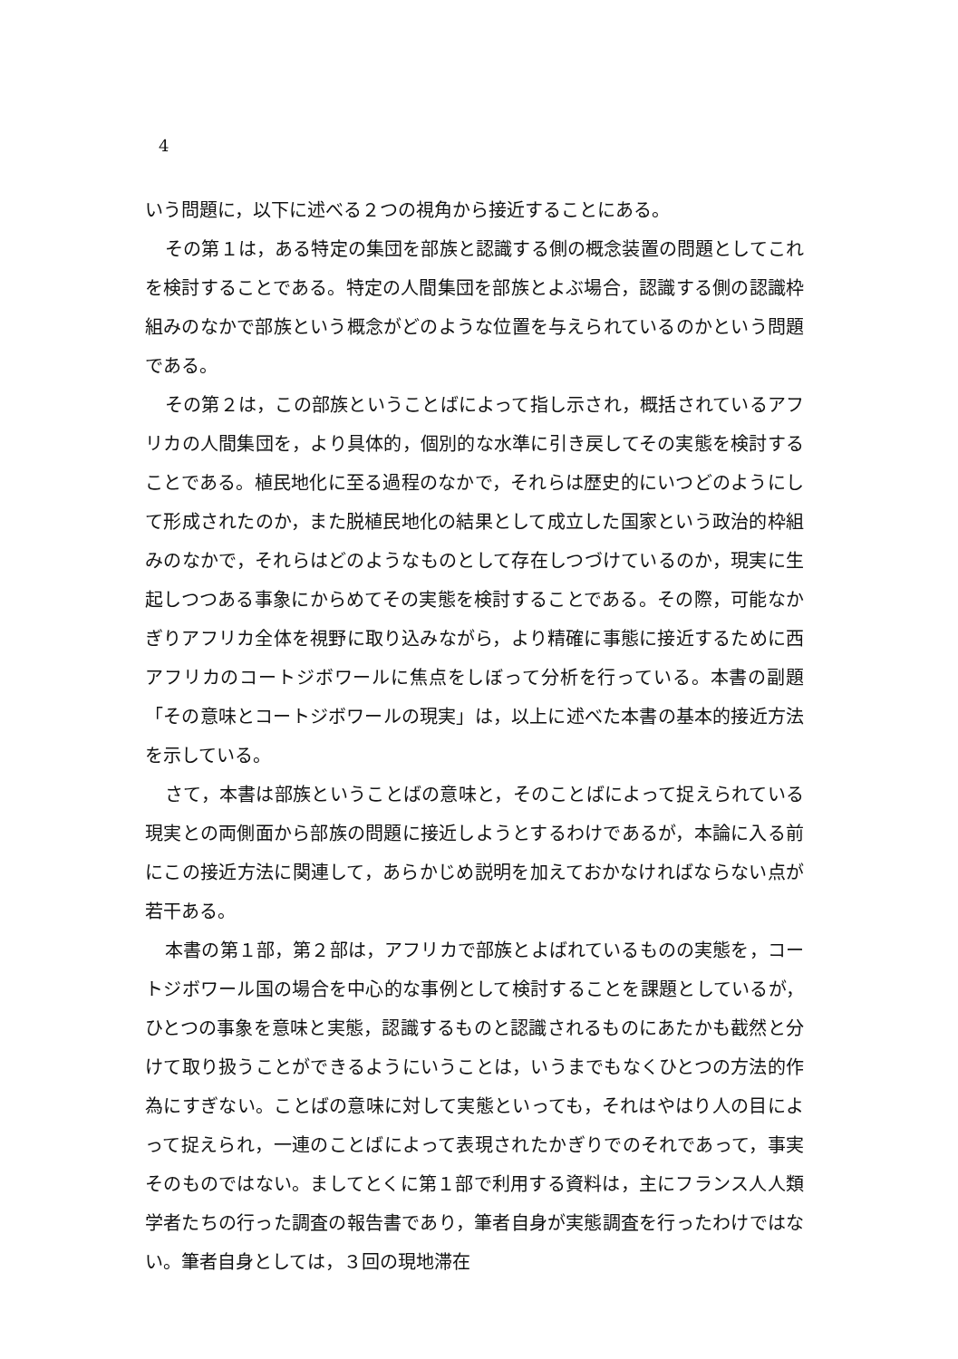4
いう問題に，以下に述べる２つの視角から接近することにある。
その第１は，ある特定の集団を部族と認識する側の概念装置の問題としてこれを検討することである。特定の人間集団を部族とよぶ場合，認識する側の認識枠組みのなかで部族という概念がどのような位置を与えられているのかという問題である。
その第２は，この部族ということばによって指し示され，概括されているアフリカの人間集団を，より具体的，個別的な水準に引き戻してその実態を検討することである。植民地化に至る過程のなかで，それらは歴史的にいつどのようにして形成されたのか，また脱植民地化の結果として成立した国家という政治的枠組みのなかで，それらはどのようなものとして存在しつづけているのか，現実に生起しつつある事象にからめてその実態を検討することである。その際，可能なかぎりアフリカ全体を視野に取り込みながら，より精確に事態に接近するために西アフリカのコートジボワールに焦点をしぼって分析を行っている。本書の副題「その意味とコートジボワールの現実」は，以上に述べた本書の基本的接近方法を示している。
さて，本書は部族ということばの意味と，そのことばによって捉えられている現実との両側面から部族の問題に接近しようとするわけであるが，本論に入る前にこの接近方法に関連して，あらかじめ説明を加えておかなければならない点が若干ある。
本書の第１部，第２部は，アフリカで部族とよばれているものの実態を，コートジボワール国の場合を中心的な事例として検討することを課題としているが，ひとつの事象を意味と実態，認識するものと認識されるものにあたかも截然と分けて取り扱うことができるようにいうことは，いうまでもなくひとつの方法的作為にすぎない。ことばの意味に対して実態といっても，それはやはり人の目によって捉えられ，一連のことばによって表現されたかぎりでのそれであって，事実そのものではない。ましてとくに第１部で利用する資料は，主にフランス人人類学者たちの行った調査の報告書であり，筆者自身が実態調査を行ったわけではない。筆者自身としては，３回の現地滞在